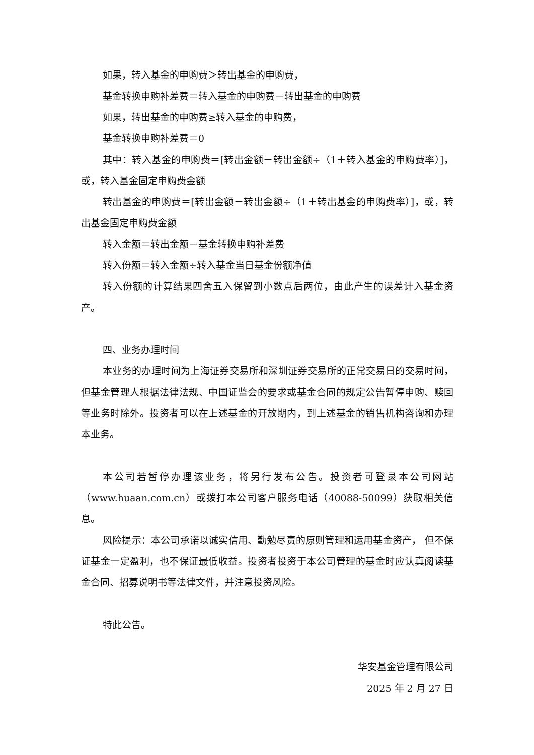如果，转入基金的申购费＞转出基金的申购费，
基金转换申购补差费＝转入基金的申购费－转出基金的申购费
如果，转出基金的申购费≥转入基金的申购费，
基金转换申购补差费＝0
其中：转入基金的申购费＝[转出金额－转出金额÷（1＋转入基金的申购费率）]，或，转入基金固定申购费金额
转出基金的申购费＝[转出金额－转出金额÷（1＋转出基金的申购费率）]，或，转出基金固定申购费金额
转入金额＝转出金额－基金转换申购补差费
转入份额＝转入金额÷转入基金当日基金份额净值
转入份额的计算结果四舍五入保留到小数点后两位，由此产生的误差计入基金资产。
四、业务办理时间
本业务的办理时间为上海证券交易所和深圳证券交易所的正常交易日的交易时间，但基金管理人根据法律法规、中国证监会的要求或基金合同的规定公告暂停申购、赎回等业务时除外。投资者可以在上述基金的开放期内，到上述基金的销售机构咨询和办理本业务。
本公司若暂停办理该业务，将另行发布公告。投资者可登录本公司网站（www.huaan.com.cn）或拨打本公司客户服务电话（40088-50099）获取相关信息。
风险提示：本公司承诺以诚实信用、勤勉尽责的原则管理和运用基金资产， 但不保证基金一定盈利，也不保证最低收益。投资者投资于本公司管理的基金时应认真阅读基金合同、招募说明书等法律文件，并注意投资风险。
特此公告。
华安基金管理有限公司
2025 年 2 月 27 日